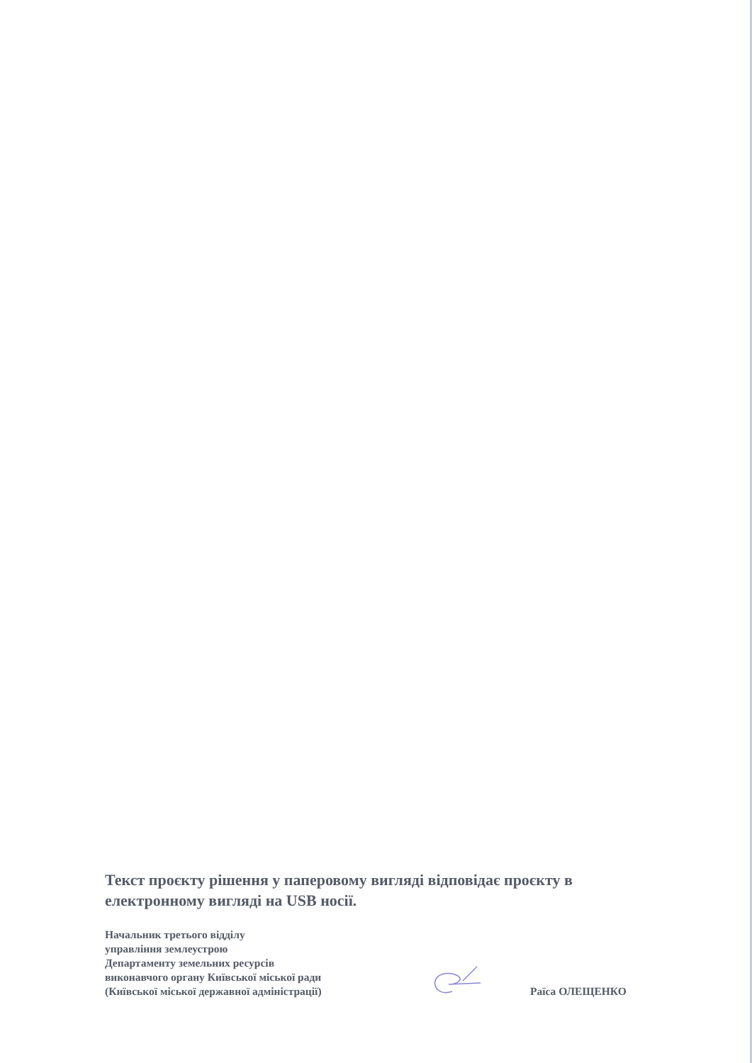Текст проєкту рішення у паперовому вигляді відповідає проєкту в електронному вигляді на USB носії.
Начальник третього відділу
управління землеустрою
Департаменту земельних ресурсів
виконавчого органу Київської міської ради
(Київської міської державної адміністрації)
Раїса ОЛЕЩЕНКО